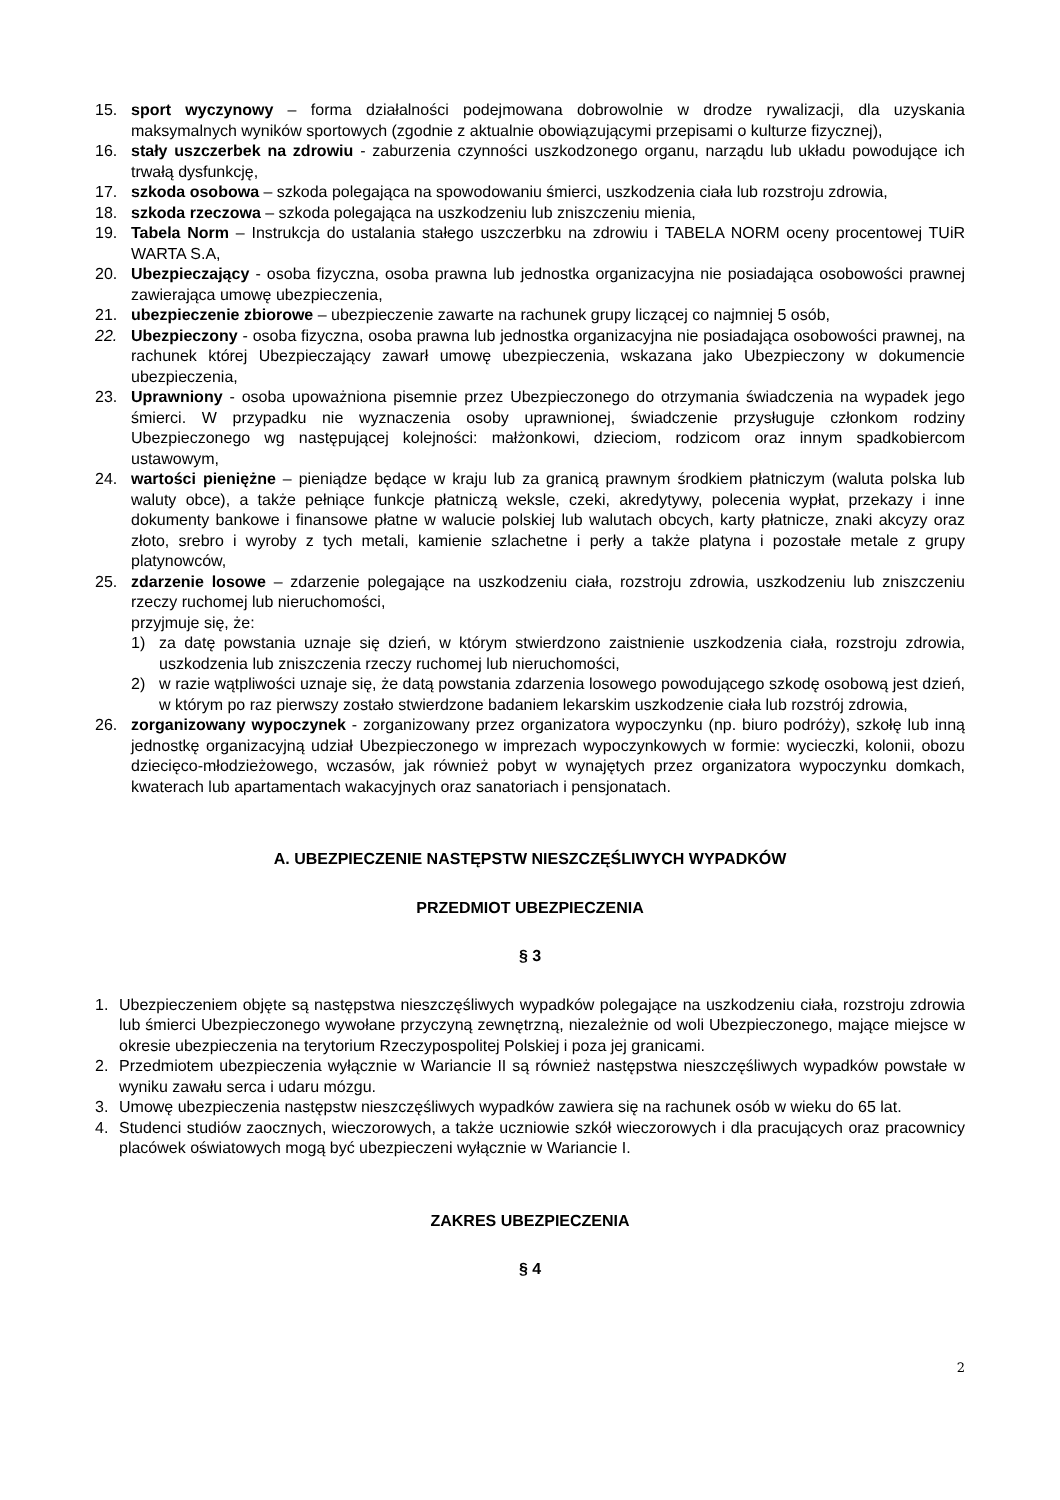15. sport wyczynowy – forma działalności podejmowana dobrowolnie w drodze rywalizacji, dla uzyskania maksymalnych wyników sportowych (zgodnie z aktualnie obowiązującymi przepisami o kulturze fizycznej),
16. stały uszczerbek na zdrowiu - zaburzenia czynności uszkodzonego organu, narządu lub układu powodujące ich trwałą dysfunkcję,
17. szkoda osobowa – szkoda polegająca na spowodowaniu śmierci, uszkodzenia ciała lub rozstroju zdrowia,
18. szkoda rzeczowa – szkoda polegająca na uszkodzeniu lub zniszczeniu mienia,
19. Tabela Norm – Instrukcja do ustalania stałego uszczerbku na zdrowiu i TABELA NORM oceny procentowej TUiR WARTA S.A,
20. Ubezpieczający - osoba fizyczna, osoba prawna lub jednostka organizacyjna nie posiadająca osobowości prawnej zawierająca umowę ubezpieczenia,
21. ubezpieczenie zbiorowe – ubezpieczenie zawarte na rachunek grupy liczącej co najmniej 5 osób,
22. Ubezpieczony - osoba fizyczna, osoba prawna lub jednostka organizacyjna nie posiadająca osobowości prawnej, na rachunek której Ubezpieczający zawarł umowę ubezpieczenia, wskazana jako Ubezpieczony w dokumencie ubezpieczenia,
23. Uprawniony - osoba upoważniona pisemnie przez Ubezpieczonego do otrzymania świadczenia na wypadek jego śmierci. W przypadku nie wyznaczenia osoby uprawnionej, świadczenie przysługuje członkom rodziny Ubezpieczonego wg następującej kolejności: małżonkowi, dzieciom, rodzicom oraz innym spadkobiercom ustawowym,
24. wartości pieniężne – pieniądze będące w kraju lub za granicą prawnym środkiem płatniczym (waluta polska lub waluty obce), a także pełniące funkcje płatniczą weksle, czeki, akredytywy, polecenia wypłat, przekazy i inne dokumenty bankowe i finansowe płatne w walucie polskiej lub walutach obcych, karty płatnicze, znaki akcyzy oraz złoto, srebro i wyroby z tych metali, kamienie szlachetne i perły a także platyna i pozostałe metale z grupy platynowców,
25. zdarzenie losowe – zdarzenie polegające na uszkodzeniu ciała, rozstroju zdrowia, uszkodzeniu lub zniszczeniu rzeczy ruchomej lub nieruchomości,
przyjmuje się, że:
1) za datę powstania uznaje się dzień, w którym stwierdzono zaistnienie uszkodzenia ciała, rozstroju zdrowia, uszkodzenia lub zniszczenia rzeczy ruchomej lub nieruchomości,
2) w razie wątpliwości uznaje się, że datą powstania zdarzenia losowego powodującego szkodę osobową jest dzień, w którym po raz pierwszy zostało stwierdzone badaniem lekarskim uszkodzenie ciała lub rozstrój zdrowia,
26. zorganizowany wypoczynek - zorganizowany przez organizatora wypoczynku (np. biuro podróży), szkołę lub inną jednostkę organizacyjną udział Ubezpieczonego w imprezach wypoczynkowych w formie: wycieczki, kolonii, obozu dziecięco-młodzieżowego, wczasów, jak również pobyt w wynajętych przez organizatora wypoczynku domkach, kwaterach lub apartamentach wakacyjnych oraz sanatoriach i pensjonatach.
A. UBEZPIECZENIE NASTĘPSTW NIESZCZĘŚLIWYCH WYPADKÓW
PRZEDMIOT UBEZPIECZENIA
§ 3
1. Ubezpieczeniem objęte są następstwa nieszczęśliwych wypadków polegające na uszkodzeniu ciała, rozstroju zdrowia lub śmierci Ubezpieczonego wywołane przyczyną zewnętrzną, niezależnie od woli Ubezpieczonego, mające miejsce w okresie ubezpieczenia na terytorium Rzeczypospolitej Polskiej i poza jej granicami.
2. Przedmiotem ubezpieczenia wyłącznie w Wariancie II są również następstwa nieszczęśliwych wypadków powstałe w wyniku zawału serca i udaru mózgu.
3. Umowę ubezpieczenia następstw nieszczęśliwych wypadków zawiera się na rachunek osób w wieku do 65 lat.
4. Studenci studiów zaocznych, wieczorowych, a także uczniowie szkół wieczorowych i dla pracujących oraz pracownicy placówek oświatowych mogą być ubezpieczeni wyłącznie w Wariancie I.
ZAKRES UBEZPIECZENIA
§ 4
2